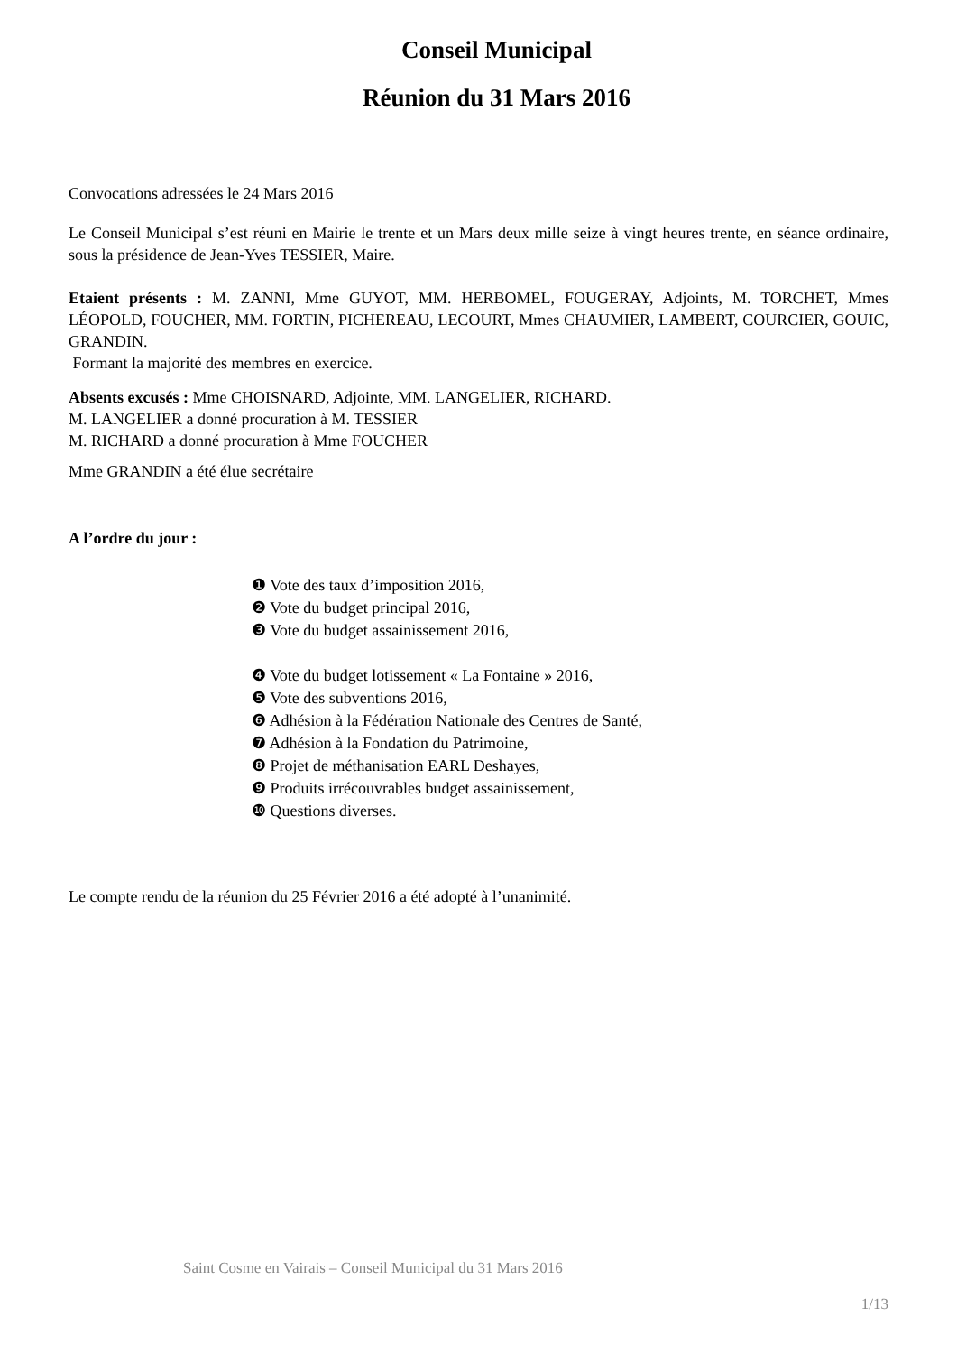Conseil Municipal
Réunion du 31 Mars 2016
Convocations adressées le 24 Mars 2016
Le Conseil Municipal s’est réuni en Mairie le trente et un Mars deux mille seize à vingt heures trente, en séance ordinaire, sous la présidence de Jean-Yves TESSIER, Maire.
Etaient présents : M. ZANNI, Mme GUYOT, MM. HERBOMEL, FOUGERAY, Adjoints, M. TORCHET, Mmes LÉOPOLD, FOUCHER, MM. FORTIN, PICHEREAU, LECOURT, Mmes CHAUMIER, LAMBERT, COURCIER, GOUIC, GRANDIN.
Formant la majorité des membres en exercice.
Absents excusés : Mme CHOISNARD, Adjointe, MM. LANGELIER, RICHARD.
M. LANGELIER a donné procuration à M. TESSIER
M. RICHARD a donné procuration à Mme FOUCHER
Mme GRANDIN a été élue secrétaire
A l’ordre du jour :
❶ Vote des taux d’imposition 2016,
❷ Vote du budget principal 2016,
❸ Vote du budget assainissement 2016,
❹ Vote du budget lotissement « La Fontaine » 2016,
❺ Vote des subventions 2016,
❻ Adhésion à la Fédération Nationale des Centres de Santé,
❼ Adhésion à la Fondation du Patrimoine,
❽ Projet de méthanisation EARL Deshayes,
❾ Produits irrécouvrables budget assainissement,
❿ Questions diverses.
Le compte rendu de la réunion du 25 Février 2016 a été adopté à l’unanimité.
Saint Cosme en Vairais – Conseil Municipal du 31 Mars 2016
1/13